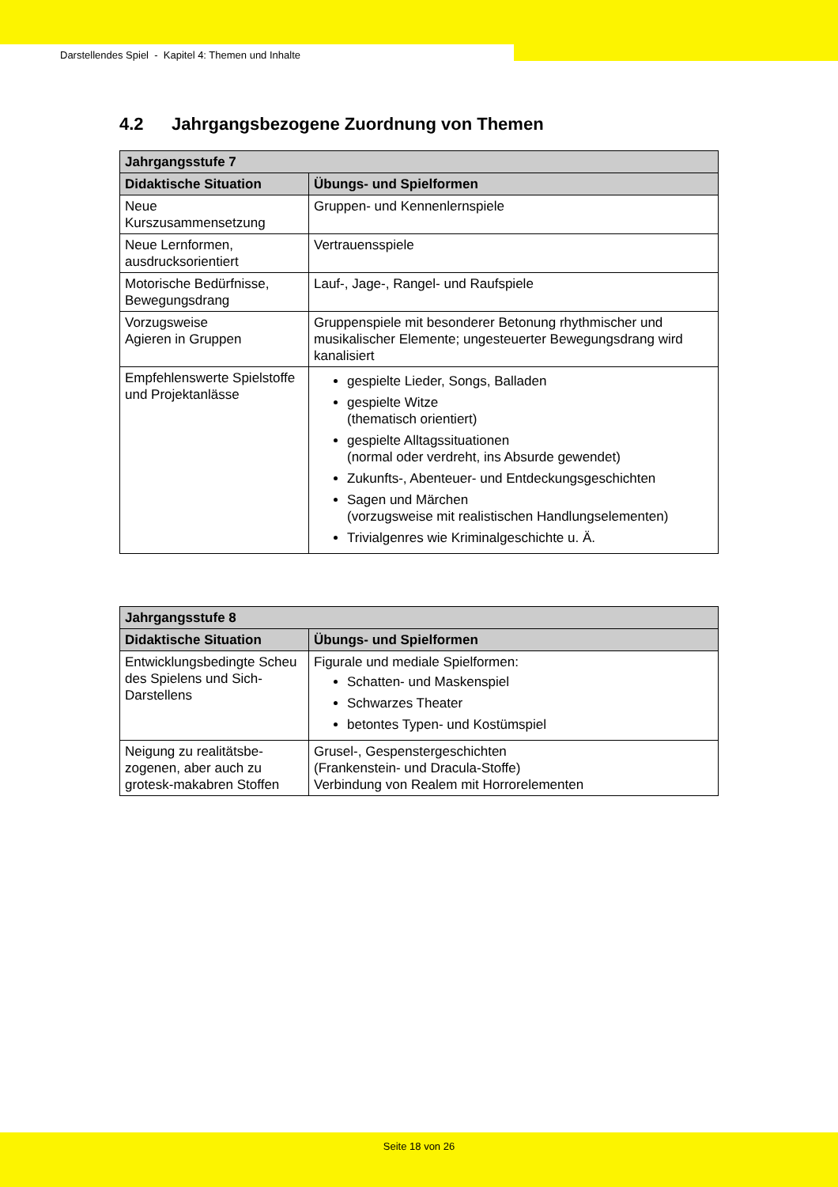Darstellendes Spiel - Kapitel 4: Themen und Inhalte
4.2 Jahrgangsbezogene Zuordnung von Themen
| Jahrgangsstufe 7 | |
| --- | --- |
| Didaktische Situation | Übungs- und Spielformen |
| Neue Kurszusammensetzung | Gruppen- und Kennenlernspiele |
| Neue Lernformen, ausdrucksorientiert | Vertrauensspiele |
| Motorische Bedürfnisse, Bewegungsdrang | Lauf-, Jage-, Rangel- und Raufspiele |
| Vorzugsweise Agieren in Gruppen | Gruppenspiele mit besonderer Betonung rhythmischer und musikalischer Elemente; ungesteuerter Bewegungsdrang wird kanalisiert |
| Empfehlenswerte Spielstoffe und Projektanlässe | gespielte Lieder, Songs, Balladen gespielte Witze (thematisch orientiert) gespielte Alltagssituationen (normal oder verdreht, ins Absurde gewendet) Zukunfts-, Abenteuer- und Entdeckungsgeschichten Sagen und Märchen (vorzugsweise mit realistischen Handlungselementen) Trivialgenres wie Kriminalgeschichte u. Ä. |
| Jahrgangsstufe 8 | |
| --- | --- |
| Didaktische Situation | Übungs- und Spielformen |
| Entwicklungsbedingte Scheu des Spielens und Sich-Darstellens | Figurale und mediale Spielformen: Schatten- und Maskenspiel Schwarzes Theater betontes Typen- und Kostümspiel |
| Neigung zu realitätsbe-zogenen, aber auch zu grotesk-makabren Stoffen | Grusel-, Gespenstergeschichten (Frankenstein- und Dracula-Stoffe) Verbindung von Realem mit Horrorelementen |
Seite 18 von 26